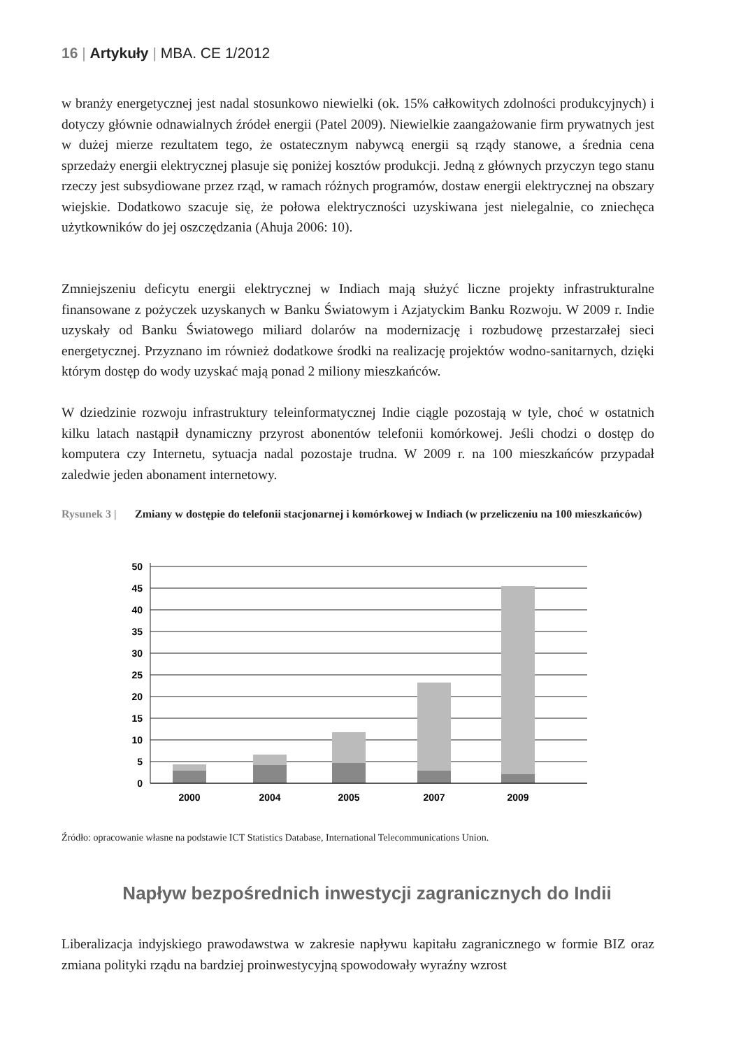16 | Artykuły | MBA. CE 1/2012
w branży energetycznej jest nadal stosunkowo niewielki (ok. 15% całkowitych zdolności produkcyjnych) i dotyczy głównie odnawialnych źródeł energii (Patel 2009). Niewielkie zaangażowanie firm prywatnych jest w dużej mierze rezultatem tego, że ostatecznym nabywcą energii są rządy stanowe, a średnia cena sprzedaży energii elektrycznej plasuje się poniżej kosztów produkcji. Jedną z głównych przyczyn tego stanu rzeczy jest subsydiowane przez rząd, w ramach różnych programów, dostaw energii elektrycznej na obszary wiejskie. Dodatkowo szacuje się, że połowa elektryczności uzyskiwana jest nielegalnie, co zniechęca użytkowników do jej oszczędzania (Ahuja 2006: 10).
Zmniejszeniu deficytu energii elektrycznej w Indiach mają służyć liczne projekty infrastrukturalne finansowane z pożyczek uzyskanych w Banku Światowym i Azjatyckim Banku Rozwoju. W 2009 r. Indie uzyskały od Banku Światowego miliard dolarów na modernizację i rozbudowę przestarzałej sieci energetycznej. Przyznano im również dodatkowe środki na realizację projektów wodno-sanitarnych, dzięki którym dostęp do wody uzyskać mają ponad 2 miliony mieszkańców.
W dziedzinie rozwoju infrastruktury teleinformatycznej Indie ciągle pozostają w tyle, choć w ostatnich kilku latach nastąpił dynamiczny przyrost abonentów telefonii komórkowej. Jeśli chodzi o dostęp do komputera czy Internetu, sytuacja nadal pozostaje trudna. W 2009 r. na 100 mieszkańców przypadał zaledwie jeden abonament internetowy.
Rysunek 3 | Zmiany w dostępie do telefonii stacjonarnej i komórkowej w Indiach (w przeliczeniu na 100 mieszkańców)
50
45
40
35
30
25
20
15
10
5
0
2000
2004
2005
2007
2009
Źródło: opracowanie własne na podstawie ICT Statistics Database, International Telecommunications Union.
Napływ bezpośrednich inwestycji zagranicznych do Indii
Liberalizacja indyjskiego prawodawstwa w zakresie napływu kapitału zagranicznego w formie BIZ oraz zmiana polityki rządu na bardziej proinwestycyjną spowodowały wyraźny wzrost